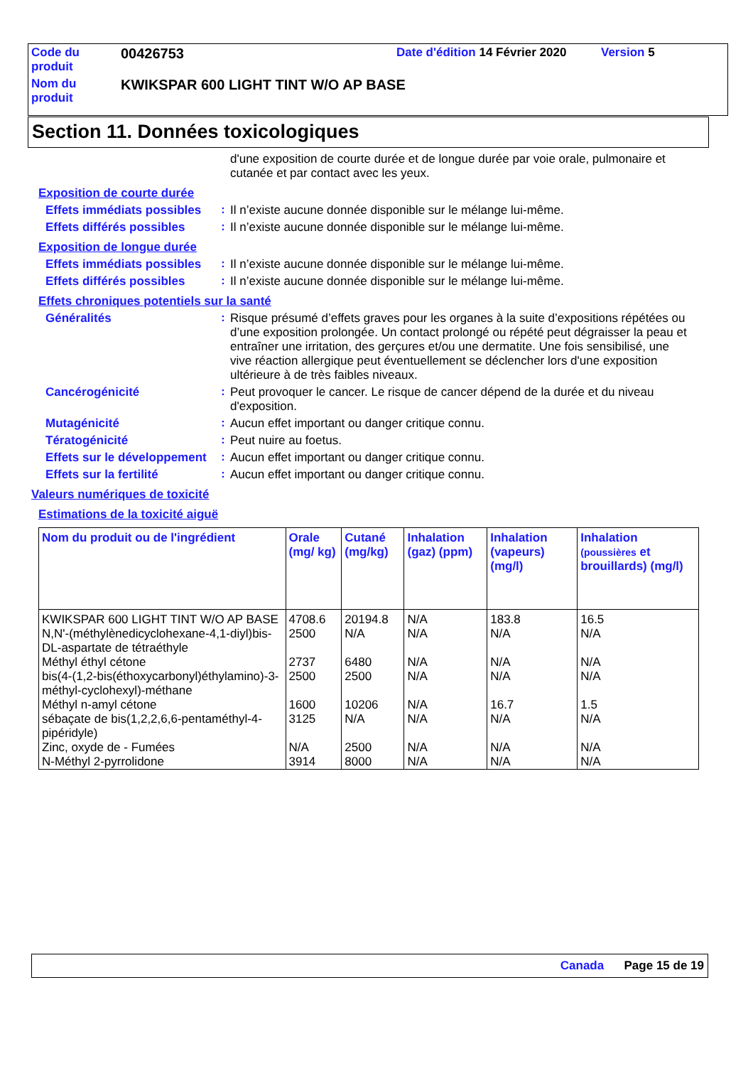| Code du produit | 00426753 | Date d'édition 14 Février 2020 | Version 5 |
| Nom du produit | KWIKSPAR 600 LIGHT TINT W/O AP BASE | | |
Section 11. Données toxicologiques
d'une exposition de courte durée et de longue durée par voie orale, pulmonaire et cutanée et par contact avec les yeux.
Exposition de courte durée
Effets immédiats possibles
:
Il n’existe aucune donnée disponible sur le mélange lui-même.
Effets différés possibles
:
Il n’existe aucune donnée disponible sur le mélange lui-même.
Exposition de longue durée
Effets immédiats possibles
:
Il n’existe aucune donnée disponible sur le mélange lui-même.
Effets différés possibles
:
Il n’existe aucune donnée disponible sur le mélange lui-même.
Effets chroniques potentiels sur la santé
Généralités :
Risque présumé d’effets graves pour les organes à la suite d’expositions répétées ou d’une exposition prolongée. Un contact prolongé ou répété peut dégraisser la peau et entraîner une irritation, des gerçures et/ou une dermatite. Une fois sensibilisé, une vive réaction allergique peut éventuellement se déclencher lors d'une exposition ultérieure à de très faibles niveaux.
Cancérogénicité :
Peut provoquer le cancer. Le risque de cancer dépend de la durée et du niveau d'exposition.
Mutagénicité :
Aucun effet important ou danger critique connu.
Tératogénicité :
Peut nuire au foetus.
Effets sur le développement
:
Aucun effet important ou danger critique connu.
Effets sur la fertilité :
Aucun effet important ou danger critique connu.
Valeurs numériques de toxicité
Estimations de la toxicité aiguë
| Nom du produit ou de l'ingrédient | Orale (mg/ kg) | Cutané (mg/kg) | Inhalation (gaz) (ppm) | Inhalation (vapeurs) (mg/l) | Inhalation (poussières et brouillards) (mg/l) |
| --- | --- | --- | --- | --- | --- |
| KWIKSPAR 600 LIGHT TINT W/O AP BASE | 4708.6 | 20194.8 | N/A | 183.8 | 16.5 |
| N,N'-(méthylènedicyclohexane-4,1-diyl)bis-DL-aspartate de tétraéthyle | 2500 | N/A | N/A | N/A | N/A |
| Méthyl éthyl cétone | 2737 | 6480 | N/A | N/A | N/A |
| bis(4-(1,2-bis(éthoxycarbonyl)éthylamino)-3-méthyl-cyclohexyl)-méthane | 2500 | 2500 | N/A | N/A | N/A |
| Méthyl n-amyl cétone | 1600 | 10206 | N/A | 16.7 | 1.5 |
| sébaçate de bis(1,2,2,6,6-pentaméthyl-4-pipéridyle) | 3125 | N/A | N/A | N/A | N/A |
| Zinc, oxyde de - Fumées | N/A | 2500 | N/A | N/A | N/A |
| N-Méthyl 2-pyrrolidone | 3914 | 8000 | N/A | N/A | N/A |
Canada Page 15 de 19